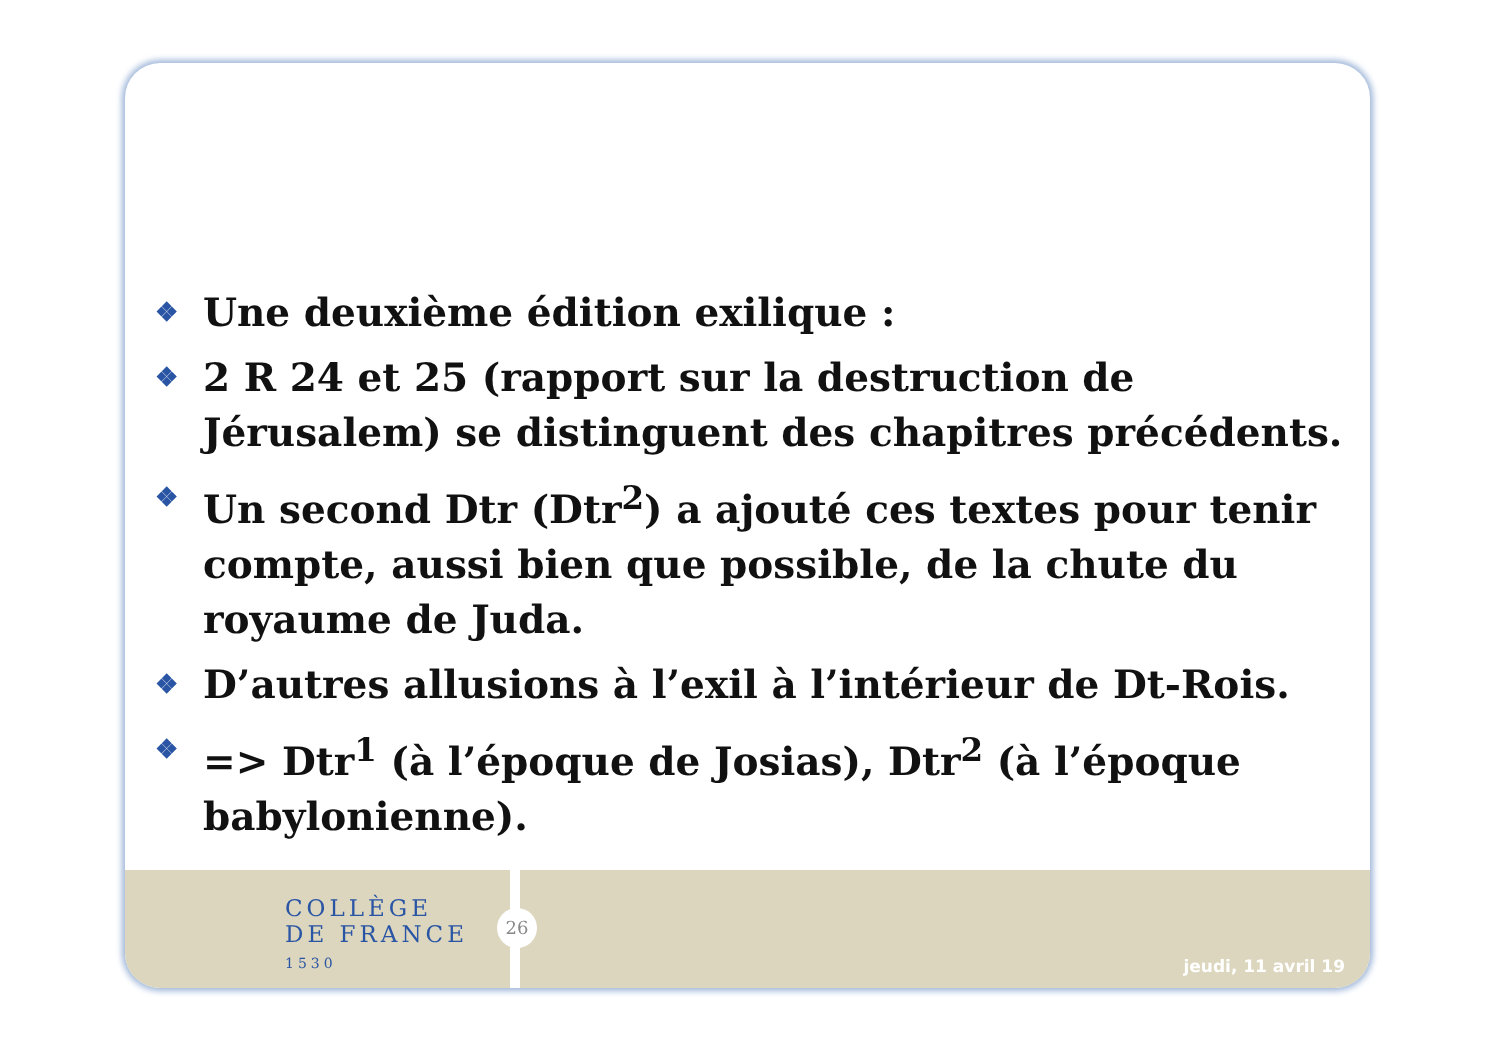❖ Une deuxième édition exilique :
❖ 2 R 24 et 25 (rapport sur la destruction de Jérusalem) se distinguent des chapitres précédents.
❖ Un second Dtr (Dtr<sup>2</sup>) a ajouté ces textes pour tenir compte, aussi bien que possible, de la chute du royaume de Juda.
❖ D’autres allusions à l’exil à l’intérieur de Dt-Rois.
❖ => Dtr<sup>1</sup> (à l’époque de Josias), Dtr<sup>2</sup> (à l’époque babylonienne).
COLLÈGE
DE FRANCE
1530
26
jeudi, 11 avril 19